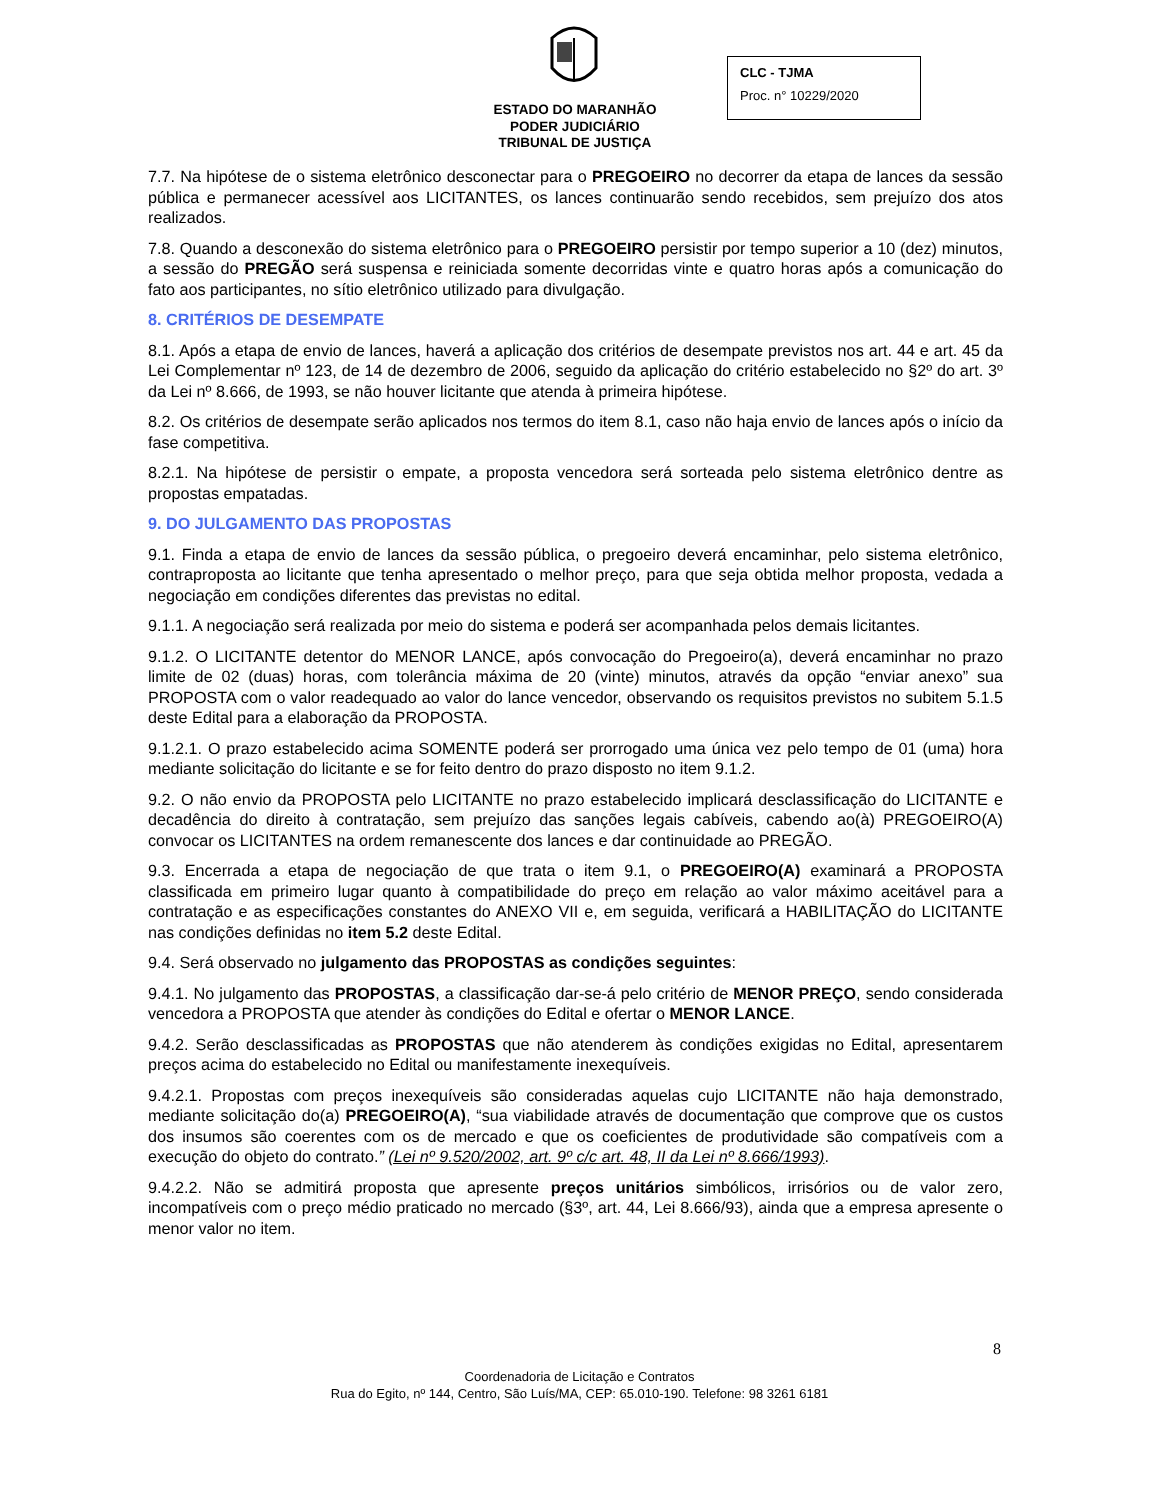ESTADO DO MARANHÃO
PODER JUDICIÁRIO
TRIBUNAL DE JUSTIÇA
CLC - TJMA
Proc. n° 10229/2020
7.7. Na hipótese de o sistema eletrônico desconectar para o PREGOEIRO no decorrer da etapa de lances da sessão pública e permanecer acessível aos LICITANTES, os lances continuarão sendo recebidos, sem prejuízo dos atos realizados.
7.8. Quando a desconexão do sistema eletrônico para o PREGOEIRO persistir por tempo superior a 10 (dez) minutos, a sessão do PREGÃO será suspensa e reiniciada somente decorridas vinte e quatro horas após a comunicação do fato aos participantes, no sítio eletrônico utilizado para divulgação.
8. CRITÉRIOS DE DESEMPATE
8.1. Após a etapa de envio de lances, haverá a aplicação dos critérios de desempate previstos nos art. 44 e art. 45 da Lei Complementar nº 123, de 14 de dezembro de 2006, seguido da aplicação do critério estabelecido no §2º do art. 3º da Lei nº 8.666, de 1993, se não houver licitante que atenda à primeira hipótese.
8.2. Os critérios de desempate serão aplicados nos termos do item 8.1, caso não haja envio de lances após o início da fase competitiva.
8.2.1. Na hipótese de persistir o empate, a proposta vencedora será sorteada pelo sistema eletrônico dentre as propostas empatadas.
9. DO JULGAMENTO DAS PROPOSTAS
9.1. Finda a etapa de envio de lances da sessão pública, o pregoeiro deverá encaminhar, pelo sistema eletrônico, contraproposta ao licitante que tenha apresentado o melhor preço, para que seja obtida melhor proposta, vedada a negociação em condições diferentes das previstas no edital.
9.1.1. A negociação será realizada por meio do sistema e poderá ser acompanhada pelos demais licitantes.
9.1.2. O LICITANTE detentor do MENOR LANCE, após convocação do Pregoeiro(a), deverá encaminhar no prazo limite de 02 (duas) horas, com tolerância máxima de 20 (vinte) minutos, através da opção “enviar anexo” sua PROPOSTA com o valor readequado ao valor do lance vencedor, observando os requisitos previstos no subitem 5.1.5 deste Edital para a elaboração da PROPOSTA.
9.1.2.1. O prazo estabelecido acima SOMENTE poderá ser prorrogado uma única vez pelo tempo de 01 (uma) hora mediante solicitação do licitante e se for feito dentro do prazo disposto no item 9.1.2.
9.2. O não envio da PROPOSTA pelo LICITANTE no prazo estabelecido implicará desclassificação do LICITANTE e decadência do direito à contratação, sem prejuízo das sanções legais cabíveis, cabendo ao(à) PREGOEIRO(A) convocar os LICITANTES na ordem remanescente dos lances e dar continuidade ao PREGÃO.
9.3. Encerrada a etapa de negociação de que trata o item 9.1, o PREGOEIRO(A) examinará a PROPOSTA classificada em primeiro lugar quanto à compatibilidade do preço em relação ao valor máximo aceitável para a contratação e as especificações constantes do ANEXO VII e, em seguida, verificará a HABILITAÇÃO do LICITANTE nas condições definidas no item 5.2 deste Edital.
9.4. Será observado no julgamento das PROPOSTAS as condições seguintes:
9.4.1. No julgamento das PROPOSTAS, a classificação dar-se-á pelo critério de MENOR PREÇO, sendo considerada vencedora a PROPOSTA que atender às condições do Edital e ofertar o MENOR LANCE.
9.4.2. Serão desclassificadas as PROPOSTAS que não atenderem às condições exigidas no Edital, apresentarem preços acima do estabelecido no Edital ou manifestamente inexequíveis.
9.4.2.1. Propostas com preços inexequíveis são consideradas aquelas cujo LICITANTE não haja demonstrado, mediante solicitação do(a) PREGOEIRO(A), “sua viabilidade através de documentação que comprove que os custos dos insumos são coerentes com os de mercado e que os coeficientes de produtividade são compatíveis com a execução do objeto do contrato.” (Lei nº 9.520/2002, art. 9º c/c art. 48, II da Lei nº 8.666/1993).
9.4.2.2. Não se admitirá proposta que apresente preços unitários simbólicos, irrisórios ou de valor zero, incompatíveis com o preço médio praticado no mercado (§3º, art. 44, Lei 8.666/93), ainda que a empresa apresente o menor valor no item.
8
Coordenadoria de Licitação e Contratos
Rua do Egito, nº 144, Centro, São Luís/MA, CEP: 65.010-190. Telefone: 98 3261 6181